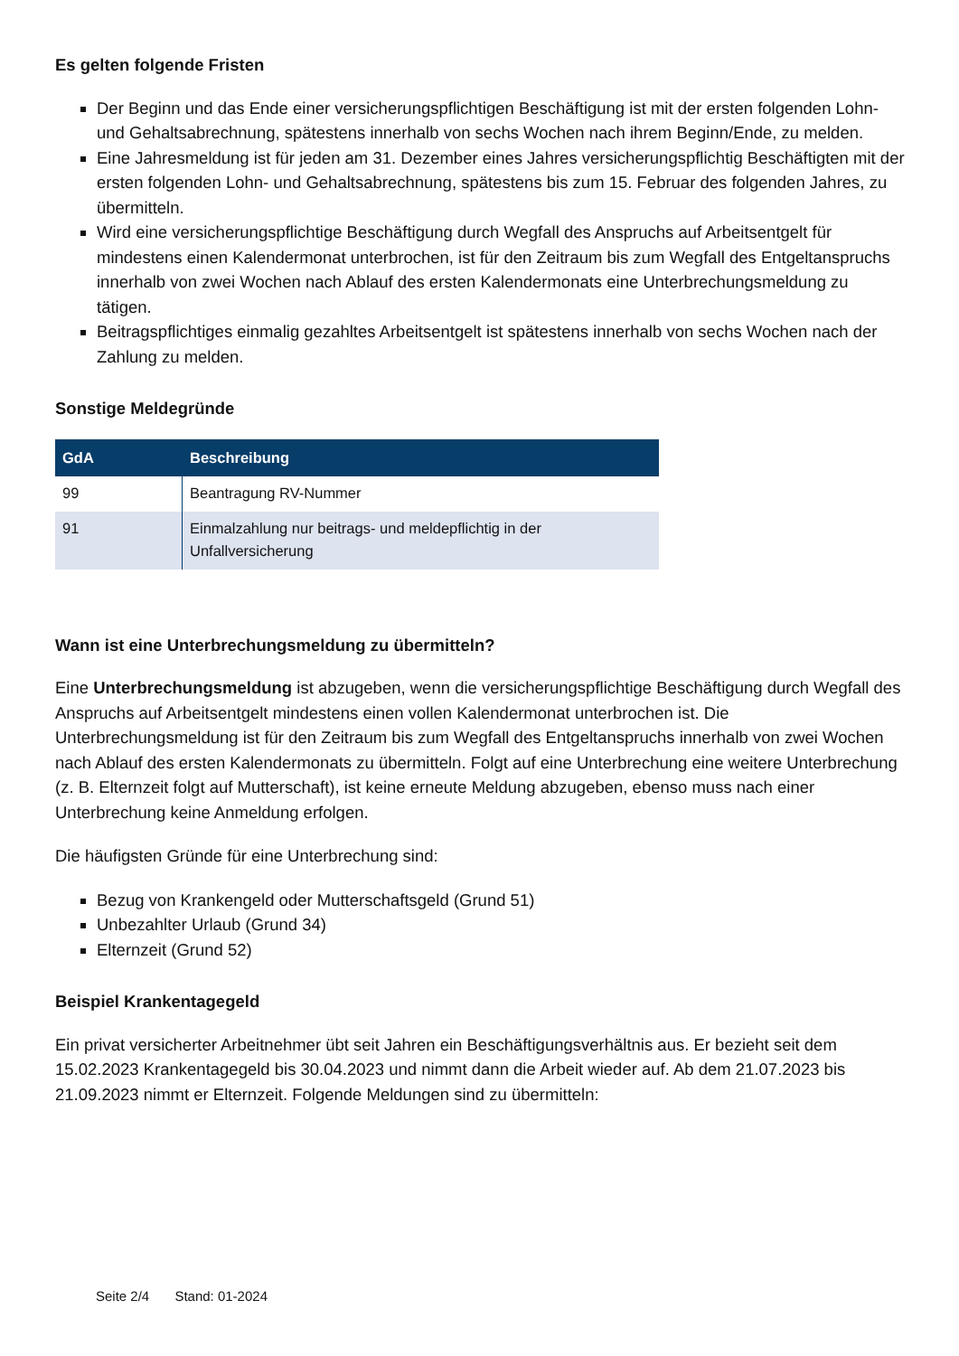Es gelten folgende Fristen
Der Beginn und das Ende einer versicherungspflichtigen Beschäftigung ist mit der ersten folgenden Lohn- und Gehaltsabrechnung, spätestens innerhalb von sechs Wochen nach ihrem Beginn/Ende, zu melden.
Eine Jahresmeldung ist für jeden am 31. Dezember eines Jahres versicherungspflichtig Beschäftigten mit der ersten folgenden Lohn- und Gehaltsabrechnung, spätestens bis zum 15. Februar des folgenden Jahres, zu übermitteln.
Wird eine versicherungspflichtige Beschäftigung durch Wegfall des Anspruchs auf Arbeitsentgelt für mindestens einen Kalendermonat unterbrochen, ist für den Zeitraum bis zum Wegfall des Entgeltanspruchs innerhalb von zwei Wochen nach Ablauf des ersten Kalendermonats eine Unterbrechungsmeldung zu tätigen.
Beitragspflichtiges einmalig gezahltes Arbeitsentgelt ist spätestens innerhalb von sechs Wochen nach der Zahlung zu melden.
Sonstige Meldegründe
| GdA | Beschreibung |
| --- | --- |
| 99 | Beantragung RV-Nummer |
| 91 | Einmalzahlung nur beitrags- und meldepflichtig in der Unfallversicherung |
Wann ist eine Unterbrechungsmeldung zu übermitteln?
Eine Unterbrechungsmeldung ist abzugeben, wenn die versicherungspflichtige Beschäftigung durch Wegfall des Anspruchs auf Arbeitsentgelt mindestens einen vollen Kalendermonat unterbrochen ist. Die Unterbrechungsmeldung ist für den Zeitraum bis zum Wegfall des Entgeltanspruchs innerhalb von zwei Wochen nach Ablauf des ersten Kalendermonats zu übermitteln. Folgt auf eine Unterbrechung eine weitere Unterbrechung (z. B. Elternzeit folgt auf Mutterschaft), ist keine erneute Meldung abzugeben, ebenso muss nach einer Unterbrechung keine Anmeldung erfolgen.
Die häufigsten Gründe für eine Unterbrechung sind:
Bezug von Krankengeld oder Mutterschaftsgeld (Grund 51)
Unbezahlter Urlaub (Grund 34)
Elternzeit (Grund 52)
Beispiel Krankentagegeld
Ein privat versicherter Arbeitnehmer übt seit Jahren ein Beschäftigungsverhältnis aus. Er bezieht seit dem 15.02.2023 Krankentagegeld bis 30.04.2023 und nimmt dann die Arbeit wieder auf. Ab dem 21.07.2023 bis 21.09.2023 nimmt er Elternzeit. Folgende Meldungen sind zu übermitteln:
Seite 2/4 Stand: 01-2024